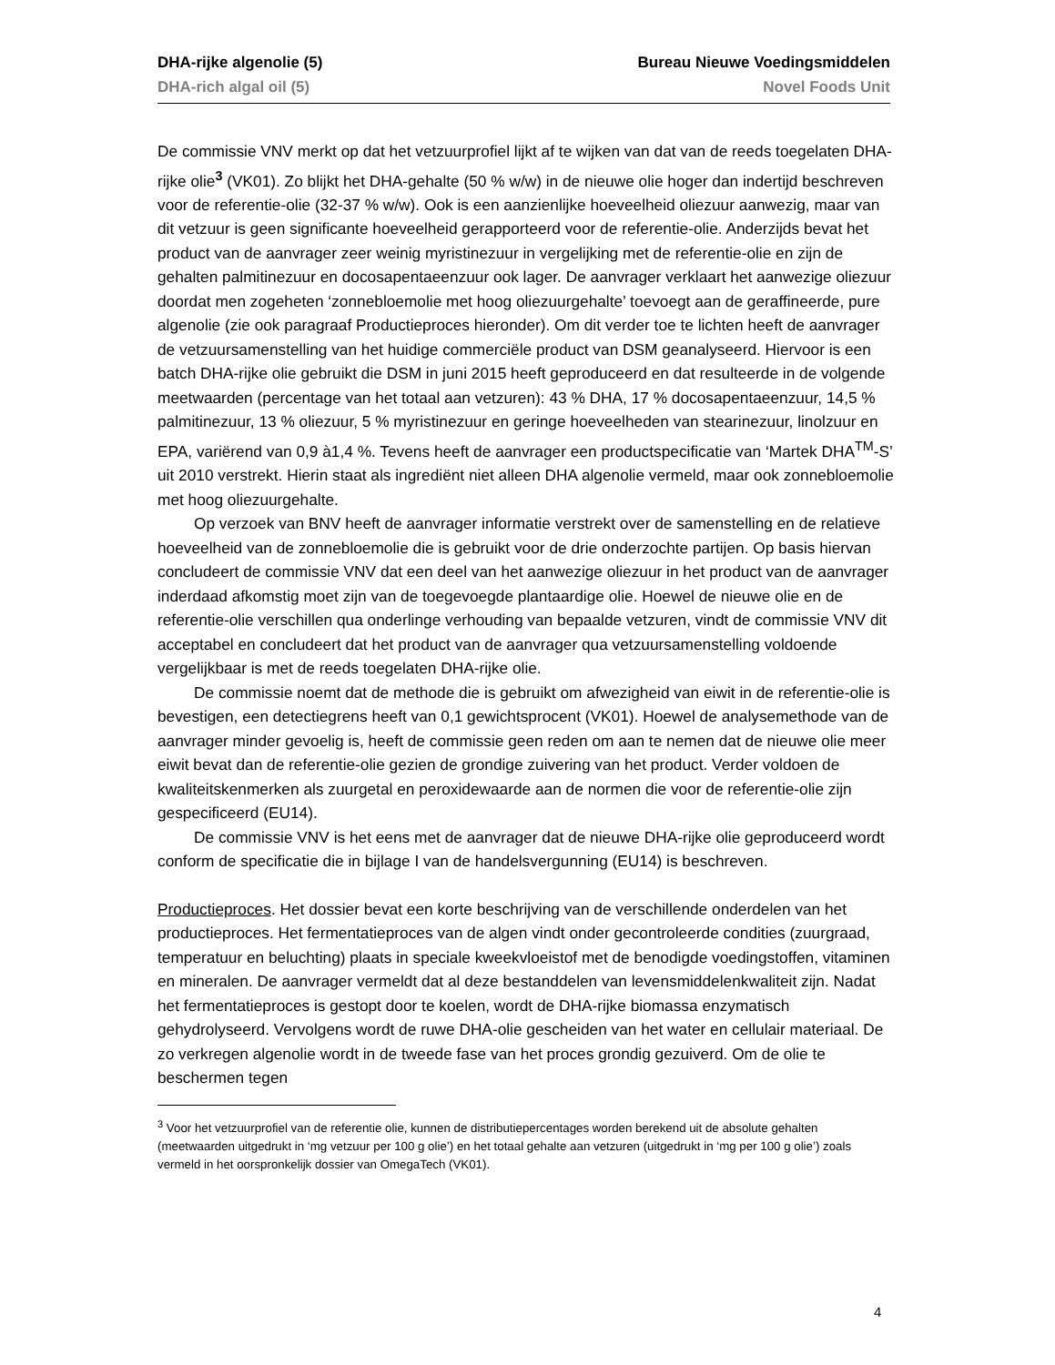DHA-rijke algenolie (5) Bureau Nieuwe Voedingsmiddelen
DHA-rich algal oil (5) Novel Foods Unit
De commissie VNV merkt op dat het vetzuurprofiel lijkt af te wijken van dat van de reeds toegelaten DHA-rijke olie<sup>3</sup> (VK01). Zo blijkt het DHA-gehalte (50 % w/w) in de nieuwe olie hoger dan indertijd beschreven voor de referentie-olie (32-37 % w/w). Ook is een aanzienlijke hoeveelheid oliezuur aanwezig, maar van dit vetzuur is geen significante hoeveelheid gerapporteerd voor de referentie-olie. Anderzijds bevat het product van de aanvrager zeer weinig myristinezuur in vergelijking met de referentie-olie en zijn de gehalten palmitinezuur en docosapentaeenzuur ook lager. De aanvrager verklaart het aanwezige oliezuur doordat men zogeheten ‘zonnebloemolie met hoog oliezuurgehalte’ toevoegt aan de geraffineerde, pure algenolie (zie ook paragraaf Productieproces hieronder). Om dit verder toe te lichten heeft de aanvrager de vetzuursamenstelling van het huidige commerciële product van DSM geanalyseerd. Hiervoor is een batch DHA-rijke olie gebruikt die DSM in juni 2015 heeft geproduceerd en dat resulteerde in de volgende meetwaarden (percentage van het totaal aan vetzuren): 43 % DHA, 17 % docosapentaeenzuur, 14,5 % palmitinezuur, 13 % oliezuur, 5 % myristinezuur en geringe hoeveelheden van stearinezuur, linolzuur en EPA, variërend van 0,9 à1,4 %. Tevens heeft de aanvrager een productspecificatie van ‘Martek DHA<sup>TM</sup>-S’ uit 2010 verstrekt. Hierin staat als ingrediënt niet alleen DHA algenolie vermeld, maar ook zonnebloemolie met hoog oliezuurgehalte.
Op verzoek van BNV heeft de aanvrager informatie verstrekt over de samenstelling en de relatieve hoeveelheid van de zonnebloemolie die is gebruikt voor de drie onderzochte partijen. Op basis hiervan concludeert de commissie VNV dat een deel van het aanwezige oliezuur in het product van de aanvrager inderdaad afkomstig moet zijn van de toegevoegde plantaardige olie. Hoewel de nieuwe olie en de referentie-olie verschillen qua onderlinge verhouding van bepaalde vetzuren, vindt de commissie VNV dit acceptabel en concludeert dat het product van de aanvrager qua vetzuursamenstelling voldoende vergelijkbaar is met de reeds toegelaten DHA-rijke olie.
De commissie noemt dat de methode die is gebruikt om afwezigheid van eiwit in de referentie-olie is bevestigen, een detectiegrens heeft van 0,1 gewichtsprocent (VK01). Hoewel de analysemethode van de aanvrager minder gevoelig is, heeft de commissie geen reden om aan te nemen dat de nieuwe olie meer eiwit bevat dan de referentie-olie gezien de grondige zuivering van het product. Verder voldoen de kwaliteitskenmerken als zuurgetal en peroxidewaarde aan de normen die voor de referentie-olie zijn gespecificeerd (EU14).
De commissie VNV is het eens met de aanvrager dat de nieuwe DHA-rijke olie geproduceerd wordt conform de specificatie die in bijlage I van de handelsvergunning (EU14) is beschreven.
Productieproces. Het dossier bevat een korte beschrijving van de verschillende onderdelen van het productieproces. Het fermentatieproces van de algen vindt onder gecontroleerde condities (zuurgraad, temperatuur en beluchting) plaats in speciale kweekvloeistof met de benodigde voedingstoffen, vitaminen en mineralen. De aanvrager vermeldt dat al deze bestanddelen van levensmiddelenkwaliteit zijn. Nadat het fermentatieproces is gestopt door te koelen, wordt de DHA-rijke biomassa enzymatisch gehydrolyseerd. Vervolgens wordt de ruwe DHA-olie gescheiden van het water en cellulair materiaal. De zo verkregen algenolie wordt in de tweede fase van het proces grondig gezuiverd. Om de olie te beschermen tegen
<sup>3</sup> Voor het vetzuurprofiel van de referentie olie, kunnen de distributiepercentages worden berekend uit de absolute gehalten (meetwaarden uitgedrukt in ‘mg vetzuur per 100 g olie’) en het totaal gehalte aan vetzuren (uitgedrukt in ‘mg per 100 g olie’) zoals vermeld in het oorspronkelijk dossier van OmegaTech (VK01).
4